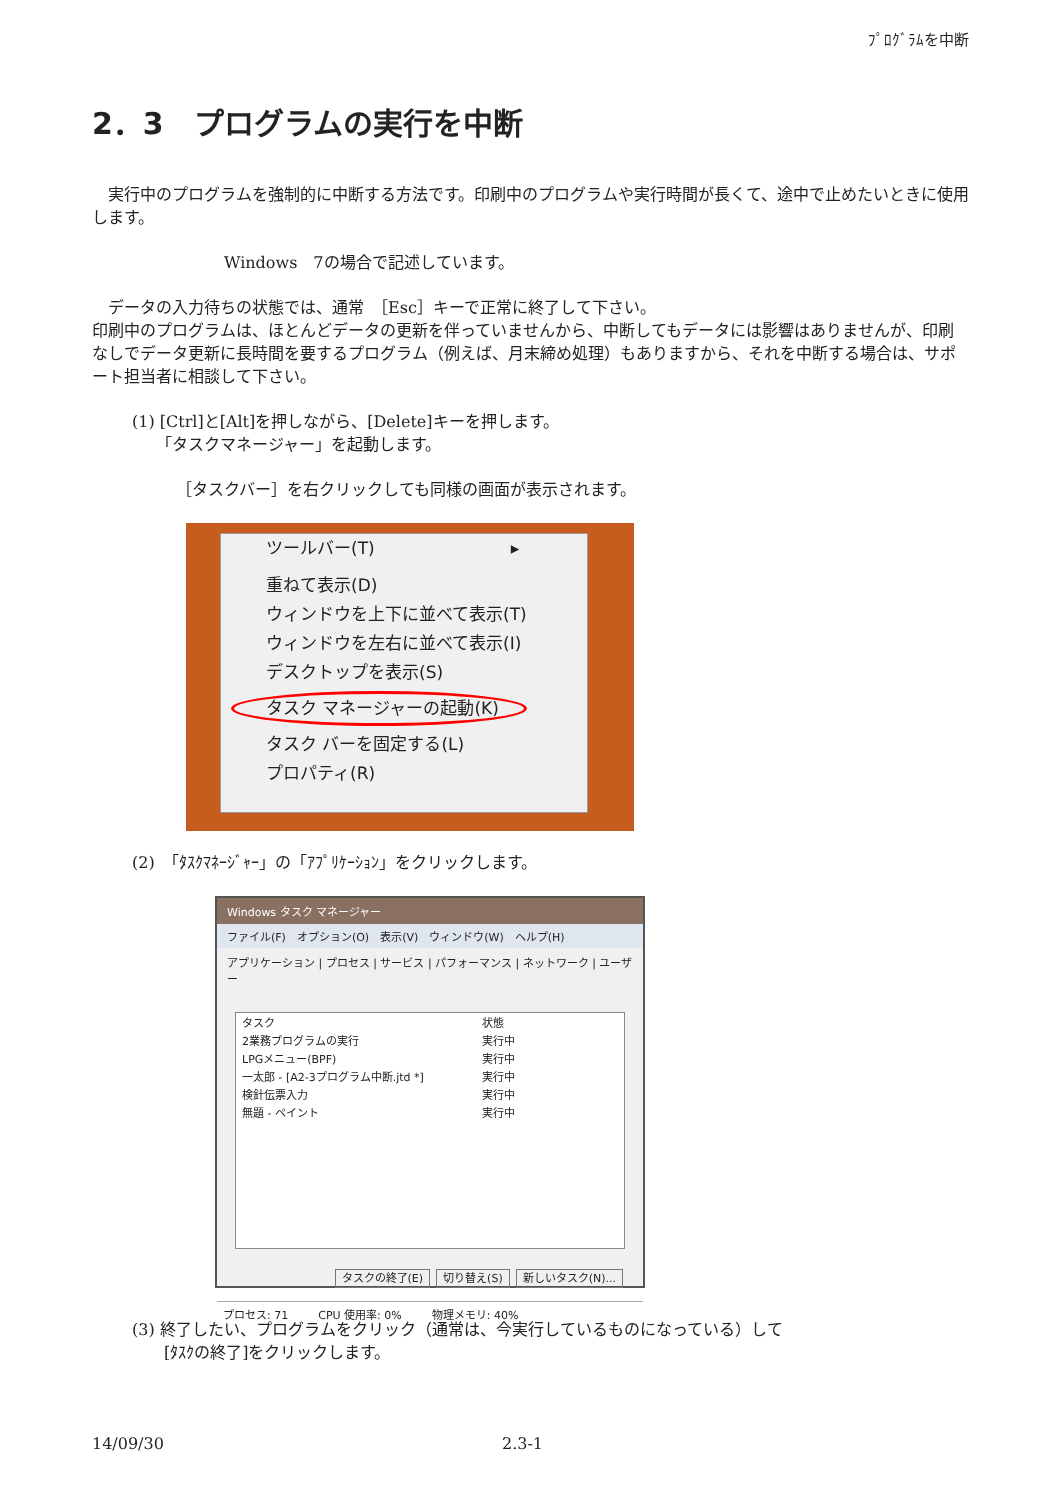ﾌﾟﾛｸﾞﾗﾑを中断
2．3　プログラムの実行を中断
　実行中のプログラムを強制的に中断する方法です。印刷中のプログラムや実行時間が長くて、途中で止めたいときに使用します。
Windows　7の場合で記述しています。
　データの入力待ちの状態では、通常　［Esc］キーで正常に終了して下さい。
印刷中のプログラムは、ほとんどデータの更新を伴っていませんから、中断してもデータには影響はありませんが、印刷なしでデータ更新に長時間を要するプログラム（例えば、月末締め処理）もありますから、それを中断する場合は、サポート担当者に相談して下さい。
(1) [Ctrl]と[Alt]を押しながら、[Delete]キーを押します。
　　「タスクマネージャー」を起動します。
［タスクバー］を右クリックしても同様の画面が表示されます。
ツールバー(T)　　　　　　　　▸
重ねて表示(D)
ウィンドウを上下に並べて表示(T)
ウィンドウを左右に並べて表示(I)
デスクトップを表示(S)
タスク マネージャーの起動(K)
タスク バーを固定する(L)
プロパティ(R)
(2)　「ﾀｽｸﾏﾈｰｼﾞｬｰ」の「ｱﾌﾟﾘｹｰｼｮﾝ」をクリックします。
Windows タスク マネージャー
ファイル(F)　オプション(O)　表示(V)　ウィンドウ(W)　ヘルプ(H)
アプリケーション | プロセス | サービス | パフォーマンス | ネットワーク | ユーザー
タスク 状態
2業務プログラムの実行 実行中
LPGメニュー(BPF) 実行中
一太郎 - [A2-3プログラム中断.jtd *] 実行中
検針伝票入力 実行中
無題 - ペイント 実行中
タスクの終了(E) 切り替え(S) 新しいタスク(N)...
プロセス: 71 CPU 使用率: 0% 物理メモリ: 40%
(3) 終了したい、プログラムをクリック（通常は、今実行しているものになっている）して
　　[ﾀｽｸの終了]をクリックします。
14/09/30 2.3-1